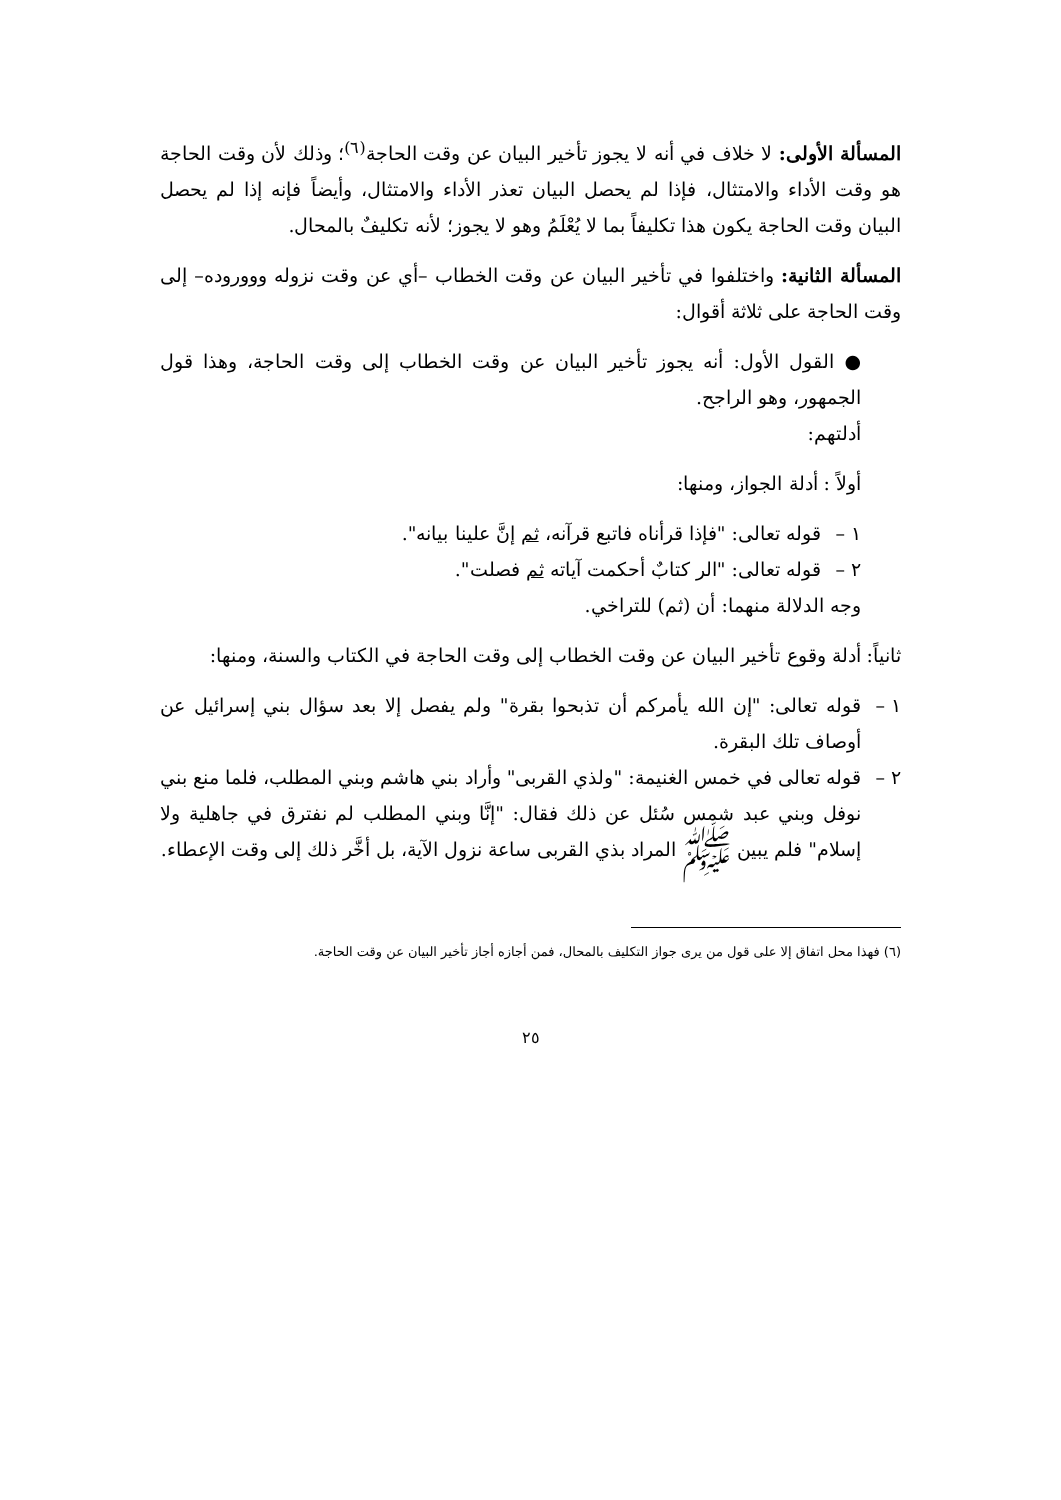المسألة الأولى: لا خلاف في أنه لا يجوز تأخير البيان عن وقت الحاجة<sup>(٦)</sup>؛ وذلك لأن وقت الحاجة هو وقت الأداء والامتثال، فإذا لم يحصل البيان تعذر الأداء والامتثال، وأيضاً فإنه إذا لم يحصل البيان وقت الحاجة يكون هذا تكليفاً بما لا يُعْلَمُ وهو لا يجوز؛ لأنه تكليفٌ بالمحال.
المسألة الثانية: واختلفوا في تأخير البيان عن وقت الخطاب –أي عن وقت نزوله وووروده– إلى وقت الحاجة على ثلاثة أقوال:
● القول الأول: أنه يجوز تأخير البيان عن وقت الخطاب إلى وقت الحاجة، وهذا قول الجمهور، وهو الراجح.
أدلتهم:
أولاً : أدلة الجواز، ومنها:
١ – قوله تعالى: "فإذا قرأناه فاتبع قرآنه، ثم إنَّ علينا بيانه".
٢ – قوله تعالى: "الر كتابٌ أحكمت آياته ثم فصلت".
وجه الدلالة منهما: أن (ثم) للتراخي.
ثانياً: أدلة وقوع تأخير البيان عن وقت الخطاب إلى وقت الحاجة في الكتاب والسنة، ومنها:
١ – قوله تعالى: "إن الله يأمركم أن تذبحوا بقرة" ولم يفصل إلا بعد سؤال بني إسرائيل عن أوصاف تلك البقرة.
٢ – قوله تعالى في خمس الغنيمة: "ولذي القربى" وأراد بني هاشم وبني المطلب، فلما منع بني نوفل وبني عبد شمس سُئل عن ذلك فقال: "إنَّا وبني المطلب لم نفترق في جاهلية ولا إسلام" فلم يبين ﷺ المراد بذي القربى ساعة نزول الآية، بل أخَّر ذلك إلى وقت الإعطاء.
(٦) فهذا محل اتفاق إلا على قول من يرى جواز التكليف بالمحال، فمن أجازه أجاز تأخير البيان عن وقت الحاجة.
٢٥